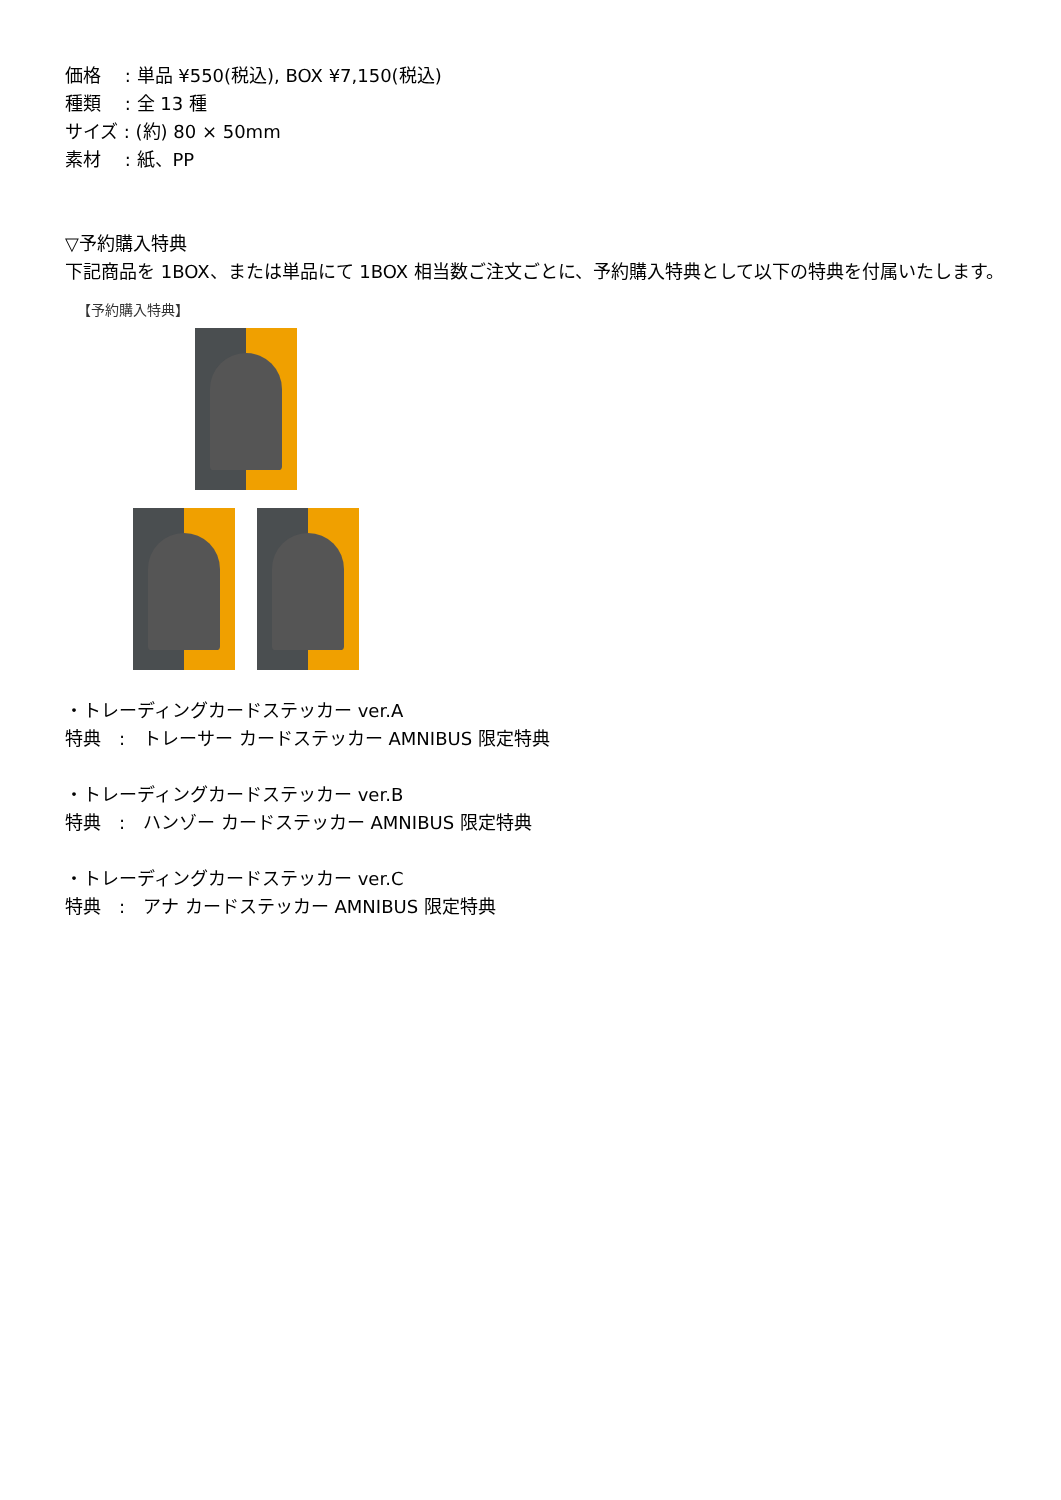価格　 : 単品 ¥550(税込), BOX ¥7,150(税込)
種類　 : 全 13 種
サイズ : (約) 80 × 50mm
素材　 : 紙、PP
▽予約購入特典
下記商品を 1BOX、または単品にて 1BOX 相当数ご注文ごとに、予約購入特典として以下の特典を付属いたします。
【予約購入特典】
・トレーディングカードステッカー ver.A
特典　:　トレーサー カードステッカー AMNIBUS 限定特典
・トレーディングカードステッカー ver.B
特典　:　ハンゾー カードステッカー AMNIBUS 限定特典
・トレーディングカードステッカー ver.C
特典　:　アナ カードステッカー AMNIBUS 限定特典